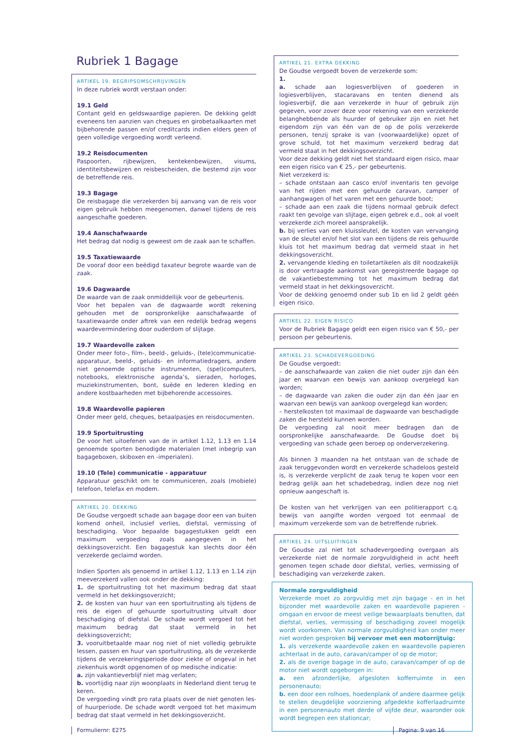Rubriek 1 Bagage
ARTIKEL 19. BEGRIPSOMSCHRIJVINGEN
In deze rubriek wordt verstaan onder:
19.1 Geld
Contant geld en geldswaardige papieren. De dekking geldt eveneens ten aanzien van cheques en girobetaalkaarten met bijbehorende passen en/of creditcards indien elders geen of geen volledige vergoeding wordt verleend.
19.2 Reisdocumenten
Paspoorten, rijbewijzen, kentekenbewijzen, visums, identiteitsbewijzen en reisbescheiden, die bestemd zijn voor de betreffende reis.
19.3 Bagage
De reisbagage die verzekerden bij aanvang van de reis voor eigen gebruik hebben meegenomen, danwel tijdens de reis aangeschafte goederen.
19.4 Aanschafwaarde
Het bedrag dat nodig is geweest om de zaak aan te schaffen.
19.5 Taxatiewaarde
De vooraf door een beëdigd taxateur begrote waarde van de zaak.
19.6 Dagwaarde
De waarde van de zaak onmiddellijk voor de gebeurtenis.
Voor het bepalen van de dagwaarde wordt rekening gehouden met de oorspronkelijke aanschafwaarde of taxatiewaarde onder aftrek van een redelijk bedrag wegens waardevermindering door ouderdom of slijtage.
19.7 Waardevolle zaken
Onder meer foto-, film-, beeld-, geluids-, (tele)communicatie-apparatuur, beeld-, geluids- en informatiedragers, andere niet genoemde optische instrumenten, (spel)computers, notebooks, elektronische agenda’s, sieraden, horloges, muziekinstrumenten, bont, suède en lederen kleding en andere kostbaarheden met bijbehorende accessoires.
19.8 Waardevolle papieren
Onder meer geld, cheques, betaalpasjes en reisdocumenten.
19.9 Sportuitrusting
De voor het uitoefenen van de in artikel 1.12, 1.13 en 1.14 genoemde sporten benodigde materialen (met inbegrip van bagageboxen, skiboxen en -imperialen).
19.10 (Tele) communicatie - apparatuur
Apparatuur geschikt om te communiceren, zoals (mobiele) telefoon, telefax en modem.
ARTIKEL 20. DEKKING
De Goudse vergoedt schade aan bagage door een van buiten komend onheil, inclusief verlies, diefstal, vermissing of beschadiging. Voor bepaalde bagagestukken geldt een maximum vergoeding zoals aangegeven in het dekkingsoverzicht. Een bagagestuk kan slechts door één verzekerde geclaimd worden.
Indien Sporten als genoemd in artikel 1.12, 1.13 en 1.14 zijn meeverzekerd vallen ook onder de dekking:
1. de sportuitrusting tot het maximum bedrag dat staat vermeld in het dekkingsoverzicht;
2. de kosten van huur van een sportuitrusting als tijdens de reis de eigen of gehuurde sportuitrusting uitvalt door beschadiging of diefstal. De schade wordt vergoed tot het maximum bedrag dat staat vermeld in het dekkingsoverzicht;
3. vooruitbetaalde maar nog niet of niet volledig gebruikte lessen, passen en huur van sportuitrusting, als de verzekerde tijdens de verzekeringsperiode door ziekte of ongeval in het ziekenhuis wordt opgenomen of op medische indicatie:
a. zijn vakantieverblijf niet mag verlaten;
b. voortijdig naar zijn woonplaats in Nederland dient terug te keren.
De vergoeding vindt pro rata plaats over de niet genoten les- of huurperiode. De schade wordt vergoed tot het maximum bedrag dat staat vermeld in het dekkingsoverzicht.
ARTIKEL 21. EXTRA DEKKING
De Goudse vergoedt boven de verzekerde som:
1.
a. schade aan logiesverblijven of goederen in logiesverblijven, stacaravans en tenten dienend als logiesverbijf, die aan verzekerde in huur of gebruik zijn gegeven, voor zover deze voor rekening van een verzekerde belanghebbende als huurder of gebruiker zijn en niet het eigendom zijn van één van de op de polis verzekerde personen, tenzij sprake is van (voorwaardelijke) opzet of grove schuld, tot het maximum verzekerd bedrag dat vermeld staat in het dekkingsoverzicht.
Voor deze dekking geldt niet het standaard eigen risico, maar een eigen risico van € 25,- per gebeurtenis.
Niet verzekerd is:
– schade ontstaan aan casco en/of inventaris ten gevolge van het rijden met een gehuurde caravan, camper of aanhangwagen of het varen met een gehuurde boot;
– schade aan een zaak die tijdens normaal gebruik defect raakt ten gevolge van slijtage, eigen gebrek e.d., ook al voelt verzekerde zich moreel aansprakelijk.
b. bij verlies van een kluissleutel, de kosten van vervanging van de sleutel en/of het slot van een tijdens de reis gehuurde kluis tot het maximum bedrag dat vermeld staat in het dekkingsoverzicht.
2. vervangende kleding en toiletartikelen als dit noodzakelijk is door vertraagde aankomst van geregistreerde bagage op de vakantiebestemming tot het maximum bedrag dat vermeld staat in het dekkingsoverzicht.
Voor de dekking genoemd onder sub 1b en lid 2 geldt géén eigen risico.
ARTIKEL 22. EIGEN RISICO
Voor de Rubriek Bagage geldt een eigen risico van € 50,- per persoon per gebeurtenis.
ARTIKEL 23. SCHADEVERGOEDING
De Goudse vergoedt:
– de aanschafwaarde van zaken die niet ouder zijn dan één jaar en waarvan een bewijs van aankoop overgelegd kan worden;
– de dagwaarde van zaken die ouder zijn dan één jaar en waarvan een bewijs van aankoop overgelegd kan worden;
– herstelkosten tot maximaal de dagwaarde van beschadigde zaken die hersteld kunnen worden.
De vergoeding zal nooit meer bedragen dan de oorspronkelijke aanschafwaarde. De Goudse doet bij vergoeding van schade geen beroep op onderverzekering.
Als binnen 3 maanden na het ontstaan van de schade de zaak teruggevonden wordt en verzekerde schadeloos gesteld is, is verzekerde verplicht de zaak terug te kopen voor een bedrag gelijk aan het schadebedrag, indien deze nog niet opnieuw aangeschaft is.
De kosten van het verkrijgen van een politierapport c.q. bewijs van aangifte worden vergoed tot eenmaal de maximum verzekerde som van de betreffende rubriek.
ARTIKEL 24. UITSLUITINGEN
De Goudse zal niet tot schadevergoeding overgaan als verzekerde niet de normale zorgvuldigheid in acht heeft genomen tegen schade door diefstal, verlies, vermissing of beschadiging van verzekerde zaken.
Normale zorgvuldigheid
Verzekerde moet zo zorgvuldig met zijn bagage - en in het bijzonder met waardevolle zaken en waardevolle papieren - omgaan en ervoor de meest veilige bewaarplaats benutten, dat diefstal, verlies, vermissing of beschadiging zoveel mogelijk wordt voorkomen. Van normale zorgvuldigheid kan onder meer niet worden gesproken bij vervoer met een motorrijtuig:
1. als verzekerde waardevolle zaken en waardevolle papieren achterlaat in de auto, caravan/camper of op de motor;
2. als de overige bagage in de auto, caravan/camper of op de motor niet wordt opgeborgen in:
a. een afzonderlijke, afgesloten kofferruimte in een personenauto;
b. een door een rolhoes, hoedenplank of andere daarmee gelijk te stellen deugdelijke voorziening afgedekte kofferlaadruimte in een personenauto met derde of vijfde deur, waaronder ook wordt begrepen een stationcar;
Formuliernr: E275 Pagina: 9 van 16